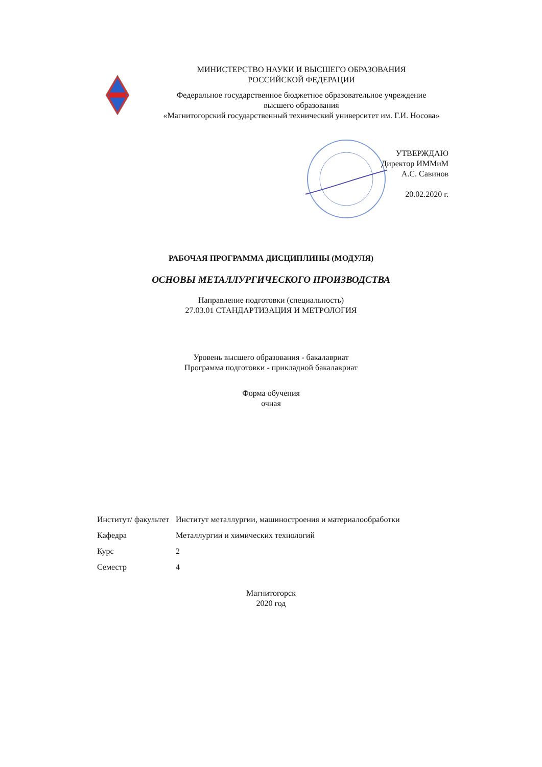МИНИСТЕРСТВО НАУКИ И ВЫСШЕГО ОБРАЗОВАНИЯ
РОССИЙСКОЙ ФЕДЕРАЦИИ
Федеральное государственное бюджетное образовательное учреждение
высшего образования
«Магнитогорский государственный технический университет им. Г.И. Носова»
УТВЕРЖДАЮ
Директор ИММиМ
А.С. Савинов
20.02.2020 г.
РАБОЧАЯ ПРОГРАММА ДИСЦИПЛИНЫ (МОДУЛЯ)
ОСНОВЫ МЕТАЛЛУРГИЧЕСКОГО ПРОИЗВОДСТВА
Направление подготовки (специальность)
27.03.01 СТАНДАРТИЗАЦИЯ И МЕТРОЛОГИЯ
Уровень высшего образования - бакалавриат
Программа подготовки - прикладной бакалавриат
Форма обучения
очная
| Институт/ факультет | Институт металлургии, машиностроения и материалообработки |
| Кафедра | Металлургии и химических технологий |
| Курс | 2 |
| Семестр | 4 |
Магнитогорск
2020 год